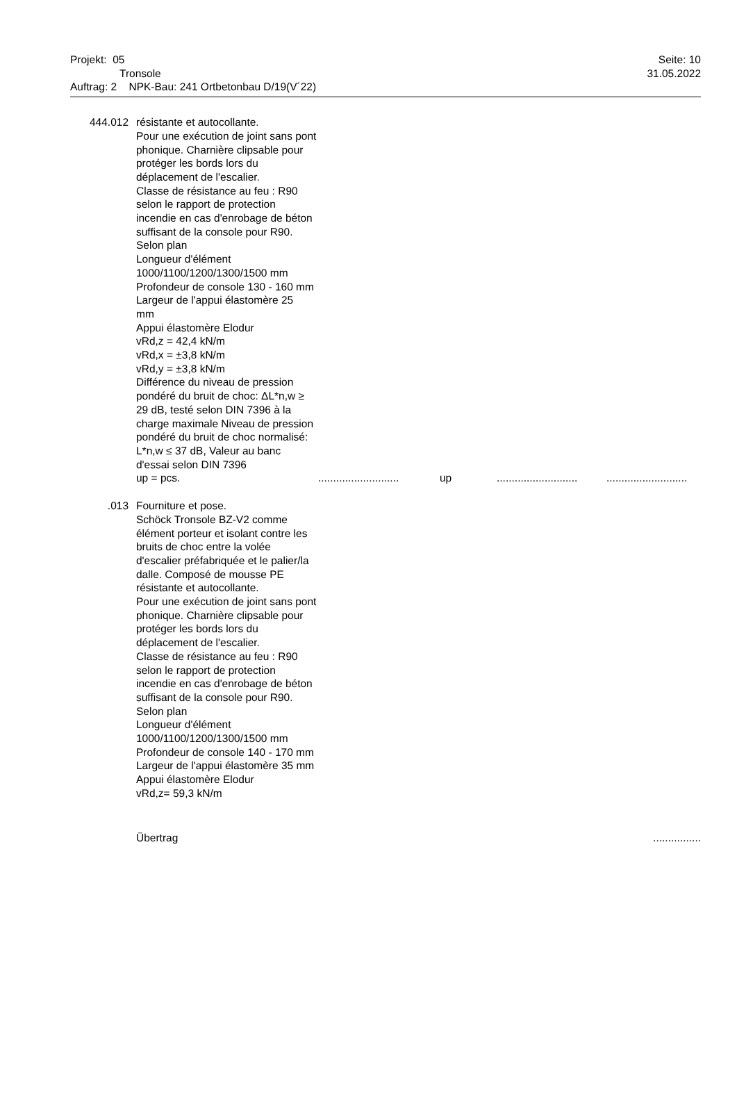Projekt: 05 Seite: 10
Tronsole 31.05.2022
Auftrag: 2 NPK-Bau: 241 Ortbetonbau D/19(V´22)
444.012 résistante et autocollante.
Pour une exécution de joint sans pont phonique. Charnière clipsable pour protéger les bords lors du déplacement de l'escalier.
Classe de résistance au feu : R90 selon le rapport de protection incendie en cas d'enrobage de béton suffisant de la console pour R90.
Selon plan
Longueur d'élément 1000/1100/1200/1300/1500 mm
Profondeur de console 130 - 160 mm
Largeur de l'appui élastomère 25 mm
Appui élastomère Elodur
vRd,z = 42,4 kN/m
vRd,x = ±3,8 kN/m
vRd,y = ±3,8 kN/m
Différence du niveau de pression pondéré du bruit de choc: ΔL*n,w ≥ 29 dB, testé selon DIN 7396 à la charge maximale Niveau de pression pondéré du bruit de choc normalisé:
L*n,w ≤ 37 dB, Valeur au banc d'essai selon DIN 7396
up = pcs............................ up......................................................
.013 Fourniture et pose.
Schöck Tronsole BZ-V2 comme élément porteur et isolant contre les bruits de choc entre la volée d'escalier préfabriquée et le palier/la dalle. Composé de mousse PE résistante et autocollante.
Pour une exécution de joint sans pont phonique. Charnière clipsable pour protéger les bords lors du déplacement de l'escalier.
Classe de résistance au feu : R90 selon le rapport de protection incendie en cas d'enrobage de béton suffisant de la console pour R90.
Selon plan
Longueur d'élément 1000/1100/1200/1300/1500 mm
Profondeur de console 140 - 170 mm
Largeur de l'appui élastomère 35 mm
Appui élastomère Elodur
vRd,z= 59,3 kN/m
Übertrag................